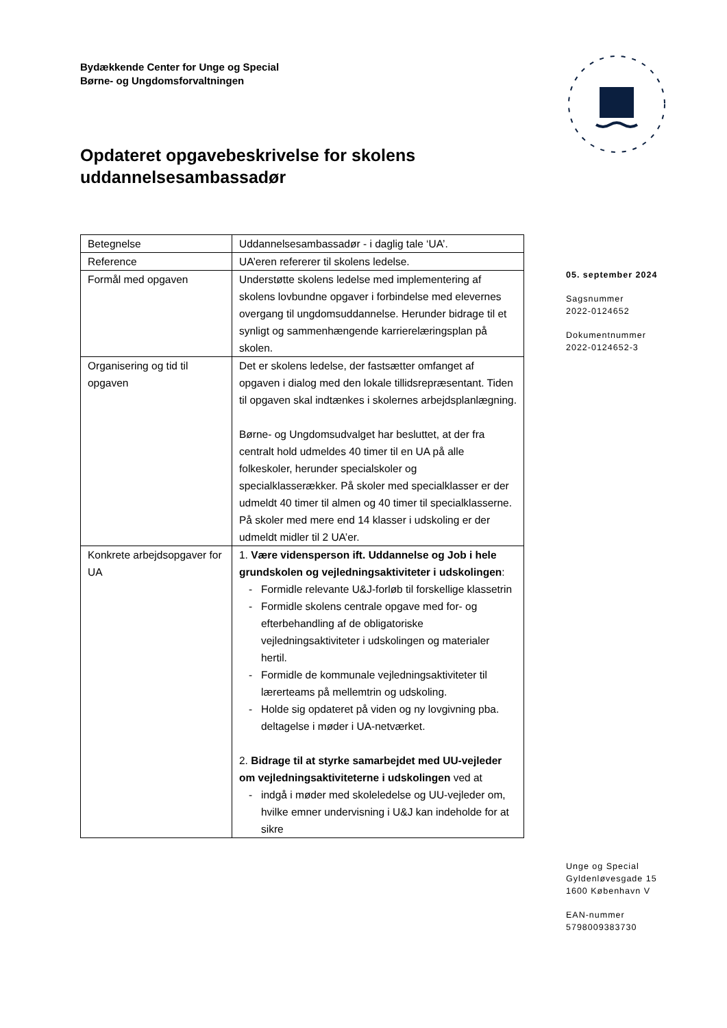Bydækkende Center for Unge og Special
Børne- og Ungdomsforvaltningen
Opdateret opgavebeskrivelse for skolens uddannelsesambassadør
| Betegnelse | Uddannelsesambassadør - i daglig tale ‘UA’. |
| Reference | UA’eren refererer til skolens ledelse. |
| Formål med opgaven | Understøtte skolens ledelse med implementering af skolens lovbundne opgaver i forbindelse med elevernes overgang til ungdomsuddannelse. Herunder bidrage til et synligt og sammenhængende karrierelæringsplan på skolen. |
| Organisering og tid til opgaven | Det er skolens ledelse, der fastsætter omfanget af opgaven i dialog med den lokale tillidsrepræsentant. Tiden til opgaven skal indtænkes i skolernes arbejdsplanlægning. Børne- og Ungdomsudvalget har besluttet, at der fra centralt hold udmeldes 40 timer til en UA på alle folkeskoler, herunder specialskoler og specialklasserækker. På skoler med specialklasser er der udmeldt 40 timer til almen og 40 timer til specialklasserne. På skoler med mere end 14 klasser i udskoling er der udmeldt midler til 2 UA’er. |
| Konkrete arbejdsopgaver for UA | 1. Være vidensperson ift. Uddannelse og Job i hele grundskolen og vejledningsaktiviteter i udskolingen : Formidle relevante U&J-forløb til forskellige klassetrin Formidle skolens centrale opgave med for- og efterbehandling af de obligatoriske vejledningsaktiviteter i udskolingen og materialer hertil. Formidle de kommunale vejledningsaktiviteter til lærerteams på mellemtrin og udskoling. Holde sig opdateret på viden og ny lovgivning pba. deltagelse i møder i UA-netværket. 2. Bidrage til at styrke samarbejdet med UU-vejleder om vejledningsaktiviteterne i udskolingen ved at indgå i møder med skoleledelse og UU-vejleder om, hvilke emner undervisning i U&J kan indeholde for at sikre |
05. september 2024
Sagsnummer
2022-0124652
Dokumentnummer
2022-0124652-3
Unge og Special
Gyldenløvesgade 15
1600 København V
EAN-nummer
5798009383730